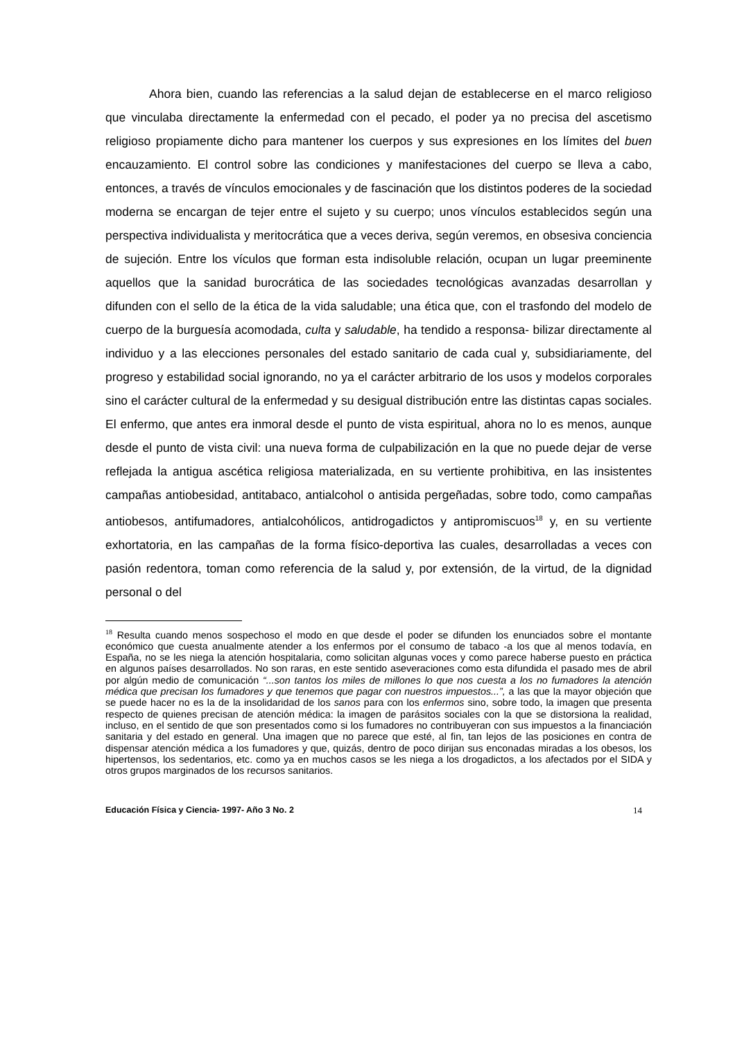Ahora bien, cuando las referencias a la salud dejan de establecerse en el marco religioso que vinculaba directamente la enfermedad con el pecado, el poder ya no precisa del ascetismo religioso propiamente dicho para mantener los cuerpos y sus expresiones en los límites del buen encauzamiento. El control sobre las condiciones y manifestaciones del cuerpo se lleva a cabo, entonces, a través de vínculos emocionales y de fascinación que los distintos poderes de la sociedad moderna se encargan de tejer entre el sujeto y su cuerpo; unos vínculos establecidos según una perspectiva individualista y meritocrática que a veces deriva, según veremos, en obsesiva conciencia de sujeción. Entre los vículos que forman esta indisoluble relación, ocupan un lugar preeminente aquellos que la sanidad burocrática de las sociedades tecnológicas avanzadas desarrollan y difunden con el sello de la ética de la vida saludable; una ética que, con el trasfondo del modelo de cuerpo de la burguesía acomodada, culta y saludable, ha tendido a responsa- bilizar directamente al individuo y a las elecciones personales del estado sanitario de cada cual y, subsidiariamente, del progreso y estabilidad social ignorando, no ya el carácter arbitrario de los usos y modelos corporales sino el carácter cultural de la enfermedad y su desigual distribución entre las distintas capas sociales. El enfermo, que antes era inmoral desde el punto de vista espiritual, ahora no lo es menos, aunque desde el punto de vista civil: una nueva forma de culpabilización en la que no puede dejar de verse reflejada la antigua ascética religiosa materializada, en su vertiente prohibitiva, en las insistentes campañas antiobesidad, antitabaco, antialcohol o antisida pergeñadas, sobre todo, como campañas antiobesos, antifumadores, antialcohólicos, antidrogadictos y antipromiscuos<sup>18</sup> y, en su vertiente exhortatoria, en las campañas de la forma físico-deportiva las cuales, desarrolladas a veces con pasión redentora, toman como referencia de la salud y, por extensión, de la virtud, de la dignidad personal o del
<sup>18</sup> Resulta cuando menos sospechoso el modo en que desde el poder se difunden los enunciados sobre el montante económico que cuesta anualmente atender a los enfermos por el consumo de tabaco -a los que al menos todavía, en España, no se les niega la atención hospitalaria, como solicitan algunas voces y como parece haberse puesto en práctica en algunos países desarrollados. No son raras, en este sentido aseveraciones como esta difundida el pasado mes de abril por algún medio de comunicación “...son tantos los miles de millones lo que nos cuesta a los no fumadores la atención médica que precisan los fumadores y que tenemos que pagar con nuestros impuestos...”, a las que la mayor objeción que se puede hacer no es la de la insolidaridad de los sanos para con los enfermos sino, sobre todo, la imagen que presenta respecto de quienes precisan de atención médica: la imagen de parásitos sociales con la que se distorsiona la realidad, incluso, en el sentido de que son presentados como si los fumadores no contribuyeran con sus impuestos a la financiación sanitaria y del estado en general. Una imagen que no parece que esté, al fin, tan lejos de las posiciones en contra de dispensar atención médica a los fumadores y que, quizás, dentro de poco dirijan sus enconadas miradas a los obesos, los hipertensos, los sedentarios, etc. como ya en muchos casos se les niega a los drogadictos, a los afectados por el SIDA y otros grupos marginados de los recursos sanitarios.
Educación Física y Ciencia- 1997- Año 3 No. 2 14